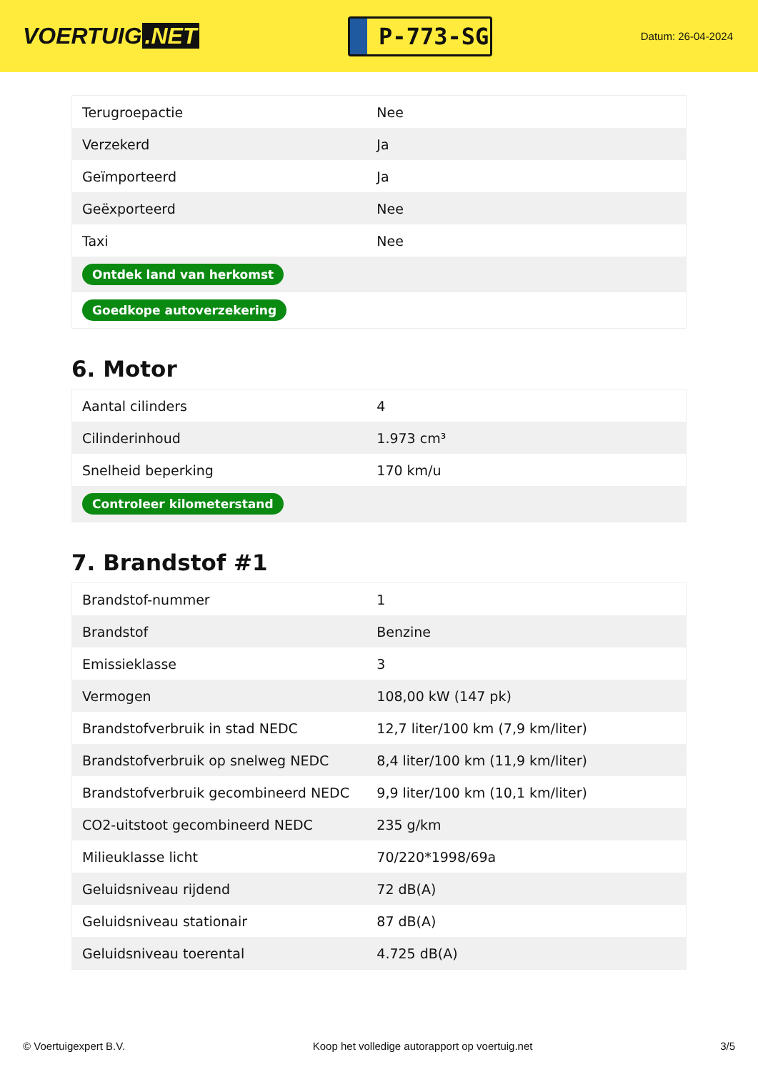VOERTUIG.NET
P-773-SG
Datum: 26-04-2024
| Terugroepactie | Nee |
| Verzekerd | Ja |
| Geïmporteerd | Ja |
| Geëxporteerd | Nee |
| Taxi | Nee |
| Ontdek land van herkomst | |
| Goedkope autoverzekering | |
6. Motor
| Aantal cilinders | 4 |
| Cilinderinhoud | 1.973 cm³ |
| Snelheid beperking | 170 km/u |
| Controleer kilometerstand | |
7. Brandstof #1
| Brandstof-nummer | 1 |
| Brandstof | Benzine |
| Emissieklasse | 3 |
| Vermogen | 108,00 kW (147 pk) |
| Brandstofverbruik in stad NEDC | 12,7 liter/100 km (7,9 km/liter) |
| Brandstofverbruik op snelweg NEDC | 8,4 liter/100 km (11,9 km/liter) |
| Brandstofverbruik gecombineerd NEDC | 9,9 liter/100 km (10,1 km/liter) |
| CO2-uitstoot gecombineerd NEDC | 235 g/km |
| Milieuklasse licht | 70/220*1998/69a |
| Geluidsniveau rijdend | 72 dB(A) |
| Geluidsniveau stationair | 87 dB(A) |
| Geluidsniveau toerental | 4.725 dB(A) |
© Voertuigexpert B.V. Koop het volledige autorapport op voertuig.net 3/5